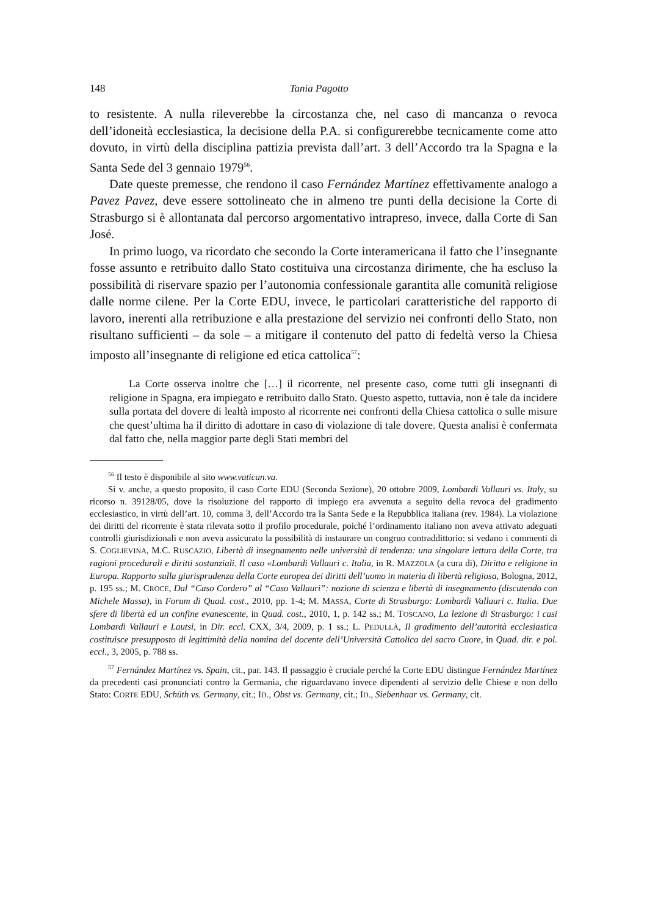148 Tania Pagotto
to resistente. A nulla rileverebbe la circostanza che, nel caso di mancanza o revoca dell’idoneità ecclesiastica, la decisione della P.A. si configurerebbe tecnicamente come atto dovuto, in virtù della disciplina pattizia prevista dall’art. 3 dell’Accordo tra la Spagna e la Santa Sede del 3 gennaio 1979<sup>56</sup>.
Date queste premesse, che rendono il caso Fernández Martínez effettivamente analogo a Pavez Pavez, deve essere sottolineato che in almeno tre punti della decisione la Corte di Strasburgo si è allontanata dal percorso argomentativo intrapreso, invece, dalla Corte di San José.
In primo luogo, va ricordato che secondo la Corte interamericana il fatto che l’insegnante fosse assunto e retribuito dallo Stato costituiva una circostanza dirimente, che ha escluso la possibilità di riservare spazio per l’autonomia confessionale garantita alle comunità religiose dalle norme cilene. Per la Corte EDU, invece, le particolari caratteristiche del rapporto di lavoro, inerenti alla retribuzione e alla prestazione del servizio nei confronti dello Stato, non risultano sufficienti – da sole – a mitigare il contenuto del patto di fedeltà verso la Chiesa imposto all’insegnante di religione ed etica cattolica<sup>57</sup>:
La Corte osserva inoltre che […] il ricorrente, nel presente caso, come tutti gli insegnanti di religione in Spagna, era impiegato e retribuito dallo Stato. Questo aspetto, tuttavia, non è tale da incidere sulla portata del dovere di lealtà imposto al ricorrente nei confronti della Chiesa cattolica o sulle misure che quest’ultima ha il diritto di adottare in caso di violazione di tale dovere. Questa analisi è confermata dal fatto che, nella maggior parte degli Stati membri del
<sup>56</sup> Il testo è disponibile al sito www.vatican.va.
Si v. anche, a questo proposito, il caso Corte EDU (Seconda Sezione), 20 ottobre 2009, Lombardi Vallauri vs. Italy, su ricorso n. 39128/05, dove la risoluzione del rapporto di impiego era avvenuta a seguito della revoca del gradimento ecclesiastico, in virtù dell’art. 10, comma 3, dell’Accordo tra la Santa Sede e la Repubblica italiana (rev. 1984). La violazione dei diritti del ricorrente è stata rilevata sotto il profilo procedurale, poiché l’ordinamento italiano non aveva attivato adeguati controlli giurisdizionali e non aveva assicurato la possibilità di instaurare un congruo contraddittorio: si vedano i commenti di S. COGLIEVINA, M.C. RUSCAZIO, Libertà di insegnamento nelle università di tendenza: una singolare lettura della Corte, tra ragioni procedurali e diritti sostanziali. Il caso «Lombardi Vallauri c. Italia, in R. MAZZOLA (a cura di), Diritto e religione in Europa. Rapporto sulla giurisprudenza della Corte europea dei diritti dell’uomo in materia di libertà religiosa, Bologna, 2012, p. 195 ss.; M. CROCE, Dal “Caso Cordero” al “Caso Vallauri”: nozione di scienza e libertà di insegnamento (discutendo con Michele Massa), in Forum di Quad. cost., 2010, pp. 1-4; M. MASSA, Corte di Strasburgo: Lombardi Vallauri c. Italia. Due sfere di libertà ed un confine evanescente, in Quad. cost., 2010, 1, p. 142 ss.; M. TOSCANO, La lezione di Strasburgo: i casi Lombardi Vallauri e Lautsi, in Dir. eccl. CXX, 3/4, 2009, p. 1 ss.; L. PEDULLÀ, Il gradimento dell’autorità ecclesiastica costituisce presupposto di legittimità della nomina del docente dell’Università Cattolica del sacro Cuore, in Quad. dir. e pol. eccl., 3, 2005, p. 788 ss.
<sup>57</sup> Fernández Martínez vs. Spain, cit., par. 143. Il passaggio è cruciale perché la Corte EDU distingue Fernández Martínez da precedenti casi pronunciati contro la Germania, che riguardavano invece dipendenti al servizio delle Chiese e non dello Stato: CORTE EDU, Schüth vs. Germany, cit.; ID., Obst vs. Germany, cit.; ID., Siebenhaar vs. Germany, cit.